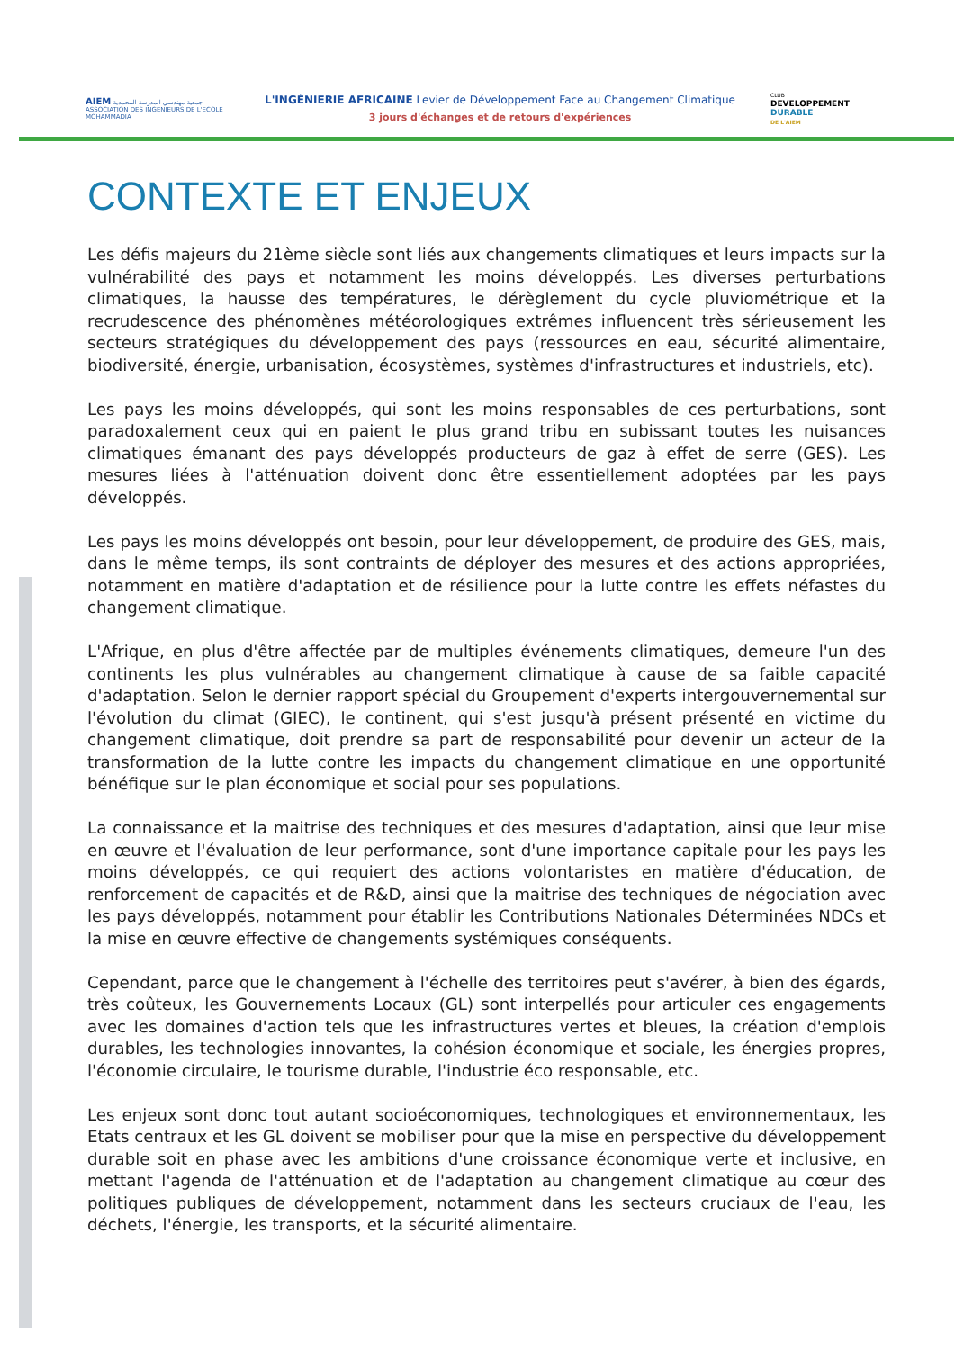AIEM جمعية مهندسي المدرسة المحمدية
ASSOCIATION DES INGENIEURS DE L'ECOLE MOHAMMADIA
L'INGÉNIERIE AFRICAINE Levier de Développement Face au Changement Climatique
3 jours d'échanges et de retours d'expériences
CLUB
DEVELOPPEMENT
DURABLE
DE L'AIEM
CONTEXTE ET ENJEUX
Les défis majeurs du 21ème siècle sont liés aux changements climatiques et leurs impacts sur la vulnérabilité des pays et notamment les moins développés. Les diverses perturbations climatiques, la hausse des températures, le dérèglement du cycle pluviométrique et la recrudescence des phénomènes météorologiques extrêmes influencent très sérieusement les secteurs stratégiques du développement des pays (ressources en eau, sécurité alimentaire, biodiversité, énergie, urbanisation, écosystèmes, systèmes d'infrastructures et industriels, etc).
Les pays les moins développés, qui sont les moins responsables de ces perturbations, sont paradoxalement ceux qui en paient le plus grand tribu en subissant toutes les nuisances climatiques émanant des pays développés producteurs de gaz à effet de serre (GES). Les mesures liées à l'atténuation doivent donc être essentiellement adoptées par les pays développés.
Les pays les moins développés ont besoin, pour leur développement, de produire des GES, mais, dans le même temps, ils sont contraints de déployer des mesures et des actions appropriées, notamment en matière d'adaptation et de résilience pour la lutte contre les effets néfastes du changement climatique.
L'Afrique, en plus d'être affectée par de multiples événements climatiques, demeure l'un des continents les plus vulnérables au changement climatique à cause de sa faible capacité d'adaptation. Selon le dernier rapport spécial du Groupement d'experts intergouvernemental sur l'évolution du climat (GIEC), le continent, qui s'est jusqu'à présent présenté en victime du changement climatique, doit prendre sa part de responsabilité pour devenir un acteur de la transformation de la lutte contre les impacts du changement climatique en une opportunité bénéfique sur le plan économique et social pour ses populations.
La connaissance et la maitrise des techniques et des mesures d'adaptation, ainsi que leur mise en œuvre et l'évaluation de leur performance, sont d'une importance capitale pour les pays les moins développés, ce qui requiert des actions volontaristes en matière d'éducation, de renforcement de capacités et de R&D, ainsi que la maitrise des techniques de négociation avec les pays développés, notamment pour établir les Contributions Nationales Déterminées NDCs et la mise en œuvre effective de changements systémiques conséquents.
Cependant, parce que le changement à l'échelle des territoires peut s'avérer, à bien des égards, très coûteux, les Gouvernements Locaux (GL) sont interpellés pour articuler ces engagements avec les domaines d'action tels que les infrastructures vertes et bleues, la création d'emplois durables, les technologies innovantes, la cohésion économique et sociale, les énergies propres, l'économie circulaire, le tourisme durable, l'industrie éco responsable, etc.
Les enjeux sont donc tout autant socioéconomiques, technologiques et environnementaux, les Etats centraux et les GL doivent se mobiliser pour que la mise en perspective du développement durable soit en phase avec les ambitions d'une croissance économique verte et inclusive, en mettant l'agenda de l'atténuation et de l'adaptation au changement climatique au cœur des politiques publiques de développement, notamment dans les secteurs cruciaux de l'eau, les déchets, l'énergie, les transports, et la sécurité alimentaire.